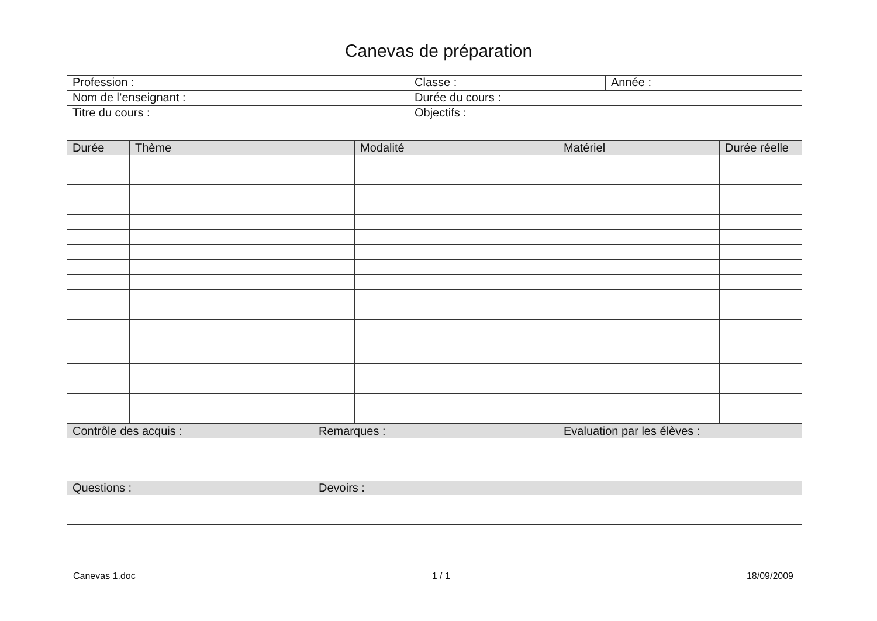Canevas de préparation
| Profession : | Classe : | Année : |
| Nom de l’enseignant : | Durée du cours : | |
| Titre du cours : | Objectifs : | |
| Durée | Thème | Modalité | Matériel | Durée réelle |
| --- | --- | --- | --- | --- |
| Contrôle des acquis : | Remarques : | Evaluation par les élèves : |
| Questions : | Devoirs : | |
Canevas 1.doc 1 / 1 18/09/2009